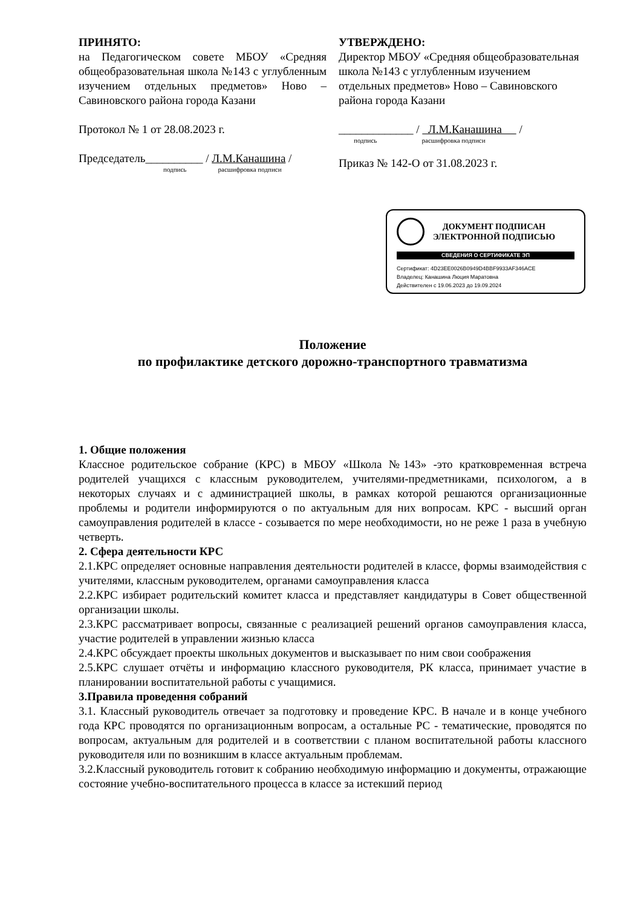ПРИНЯТО:
на Педагогическом совете МБОУ «Средняя общеобразовательная школа №143 с углубленным изучением отдельных предметов» Ново – Савиновского района города Казани
Протокол № 1 от 28.08.2023 г.
Председатель__________ / Л.М.Канашина /
подпись расшифровка подписи
УТВЕРЖДЕНО:
Директор МБОУ «Средняя общеобразовательная школа №143 с углубленным изучением отдельных предметов» Ново – Савиновского района города Казани
_____________ / Л.М.Канашина /
подпись расшифровка подписи
Приказ № 142-О от 31.08.2023 г.
ДОКУМЕНТ ПОДПИСАН
ЭЛЕКТРОННОЙ ПОДПИСЬЮ
СВЕДЕНИЯ О СЕРТИФИКАТЕ ЭП
Сертификат: 4D23EE0026B0949D4BBF9933AF346ACE
Владелец: Канашина Люция Маратовна
Действителен с 19.06.2023 до 19.09.2024
Положение
по профилактике детского дорожно-транспортного травматизма
1. Общие положения
Классное родительское собрание (КРС) в МБОУ «Школа №143» -это кратковременная встреча родителей учащихся с классным руководителем, учителями-предметниками, психологом, а в некоторых случаях и с администрацией школы, в рамках которой решаются организационные проблемы и родители информируются о по актуальным для них вопросам. КРС - высший орган самоуправления родителей в классе - созывается по мере необходимости, но не реже 1 раза в учебную четверть.
2. Сфера деятельности КРС
2.1.КРС определяет основные направления деятельности родителей в классе, формы взаимодействия с учителями, классным руководителем, органами самоуправления класса
2.2.КРС избирает родительский комитет класса и представляет кандидатуры в Совет общественной организации школы.
2.3.КРС рассматривает вопросы, связанные с реализацией решений органов самоуправления класса, участие родителей в управлении жизнью класса
2.4.КРС обсуждает проекты школьных документов и высказывает по ним свои соображения
2.5.КРС слушает отчёты и информацию классного руководителя, РК класса, принимает участие в планировании воспитательной работы с учащимися.
3.Правила проведення собраний
3.1. Классный руководитель отвечает за подготовку и проведение КРС. В начале и в конце учебного года КРС проводятся по организационным вопросам, а остальные РС - тематические, проводятся по вопросам, актуальным для родителей и в соответствии с планом воспитательной работы классного руководителя или по возникшим в классе актуальным проблемам.
3.2.Классный руководитель готовит к собранию необходимую информацию и документы, отражающие состояние учебно-воспитательного процесса в классе за истекший период